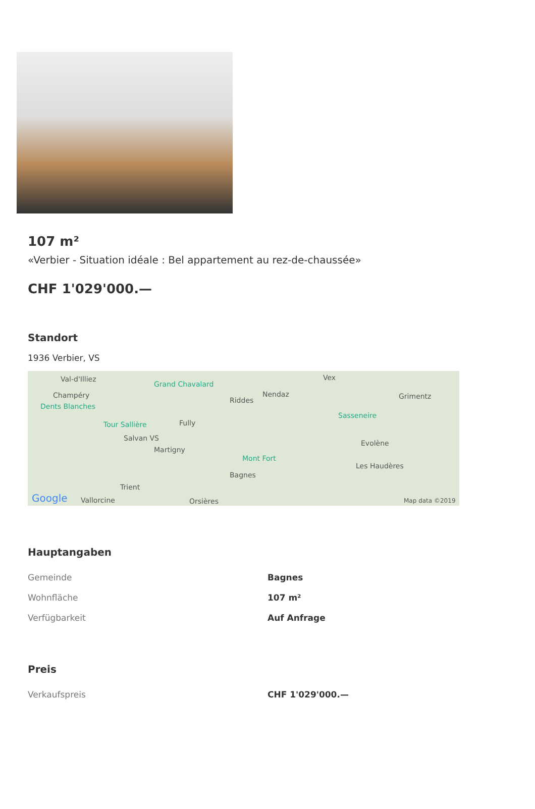107 m²
«Verbier - Situation idéale : Bel appartement au rez-de-chaussée»
CHF 1'029'000.—
Standort
1936 Verbier, VS
Val-d'Illiez
Champéry
Dents Blanches
Grand Chavalard
Tour Sallière Fully
Salvan VS
Martigny
Riddes
Nendaz
Vex
Grimentz
Sasseneire
Evolène
Les Haudères
Mont Fort
Bagnes
Trient
Vallorcine Orsières Google Map data ©2019
Hauptangaben
| Gemeinde | Bagnes |
| Wohnfläche | 107 m² |
| Verfügbarkeit | Auf Anfrage |
Preis
| Verkaufspreis | CHF 1'029'000.— |